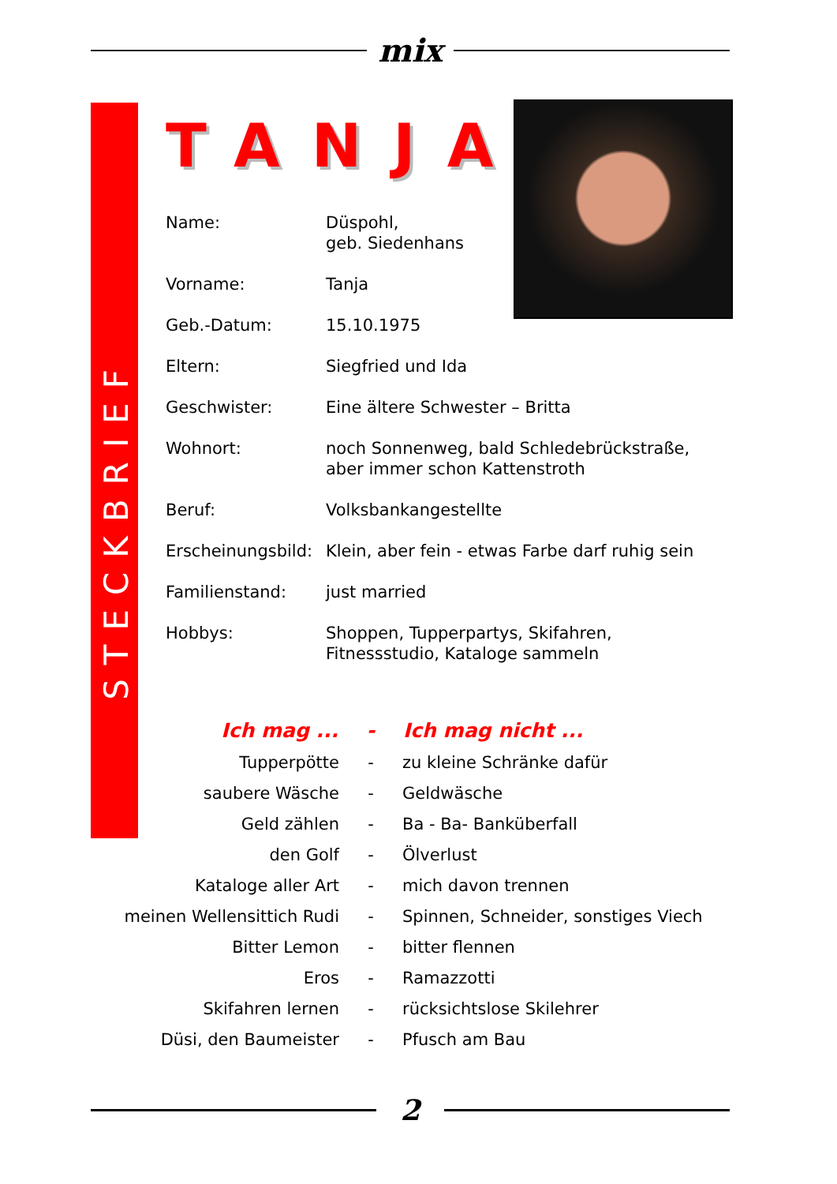mix
STECKBRIEF
TANJA
| Name: | Düspohl, geb. Siedenhans |
| Vorname: | Tanja |
| Geb.-Datum: | 15.10.1975 |
| Eltern: | Siegfried und Ida |
| Geschwister: | Eine ältere Schwester – Britta |
| Wohnort: | noch Sonnenweg, bald Schledebrückstraße, aber immer schon Kattenstroth |
| Beruf: | Volksbankangestellte |
| Erscheinungsbild: | Klein, aber fein - etwas Farbe darf ruhig sein |
| Familienstand: | just married |
| Hobbys: | Shoppen, Tupperpartys, Skifahren, Fitnessstudio, Kataloge sammeln |
| Ich mag ... | - | Ich mag nicht ... |
| --- | --- | --- |
| Tupperpötte | - | zu kleine Schränke dafür |
| saubere Wäsche | - | Geldwäsche |
| Geld zählen | - | Ba - Ba- Banküberfall |
| den Golf | - | Ölverlust |
| Kataloge aller Art | - | mich davon trennen |
| meinen Wellensittich Rudi | - | Spinnen, Schneider, sonstiges Viech |
| Bitter Lemon | - | bitter flennen |
| Eros | - | Ramazzotti |
| Skifahren lernen | - | rücksichtslose Skilehrer |
| Düsi, den Baumeister | - | Pfusch am Bau |
2